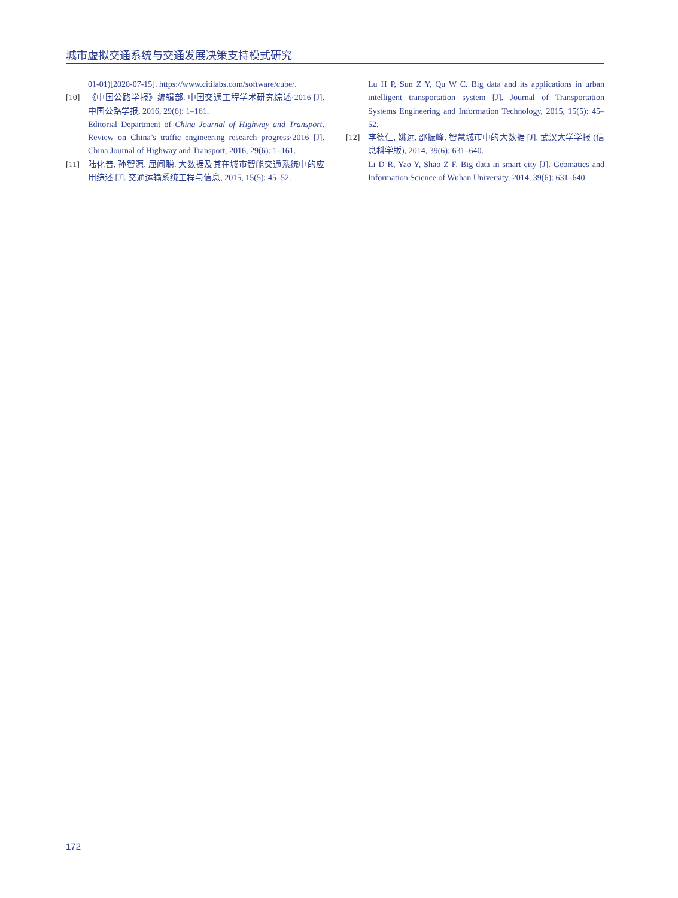城市虚拟交通系统与交通发展决策支持模式研究
01-01)[2020-07-15]. https://www.citilabs.com/software/cube/.
[10] 《中国公路学报》编辑部. 中国交通工程学术研究综述·2016 [J]. 中国公路学报, 2016, 29(6): 1–161.
Editorial Department of China Journal of Highway and Transport. Review on China’s traffic engineering research progress·2016 [J]. China Journal of Highway and Transport, 2016, 29(6): 1–161.
[11] 陆化普, 孙智源, 屈闻聪. 大数据及其在城市智能交通系统中的应用综述 [J]. 交通运输系统工程与信息, 2015, 15(5): 45–52.
Lu H P, Sun Z Y, Qu W C. Big data and its applications in urban intelligent transportation system [J]. Journal of Transportation Systems Engineering and Information Technology, 2015, 15(5): 45–52.
[12] 李德仁, 姚远, 邵振峰. 智慧城市中的大数据 [J]. 武汉大学学报 (信息科学版), 2014, 39(6): 631–640.
Li D R, Yao Y, Shao Z F. Big data in smart city [J]. Geomatics and Information Science of Wuhan University, 2014, 39(6): 631–640.
172